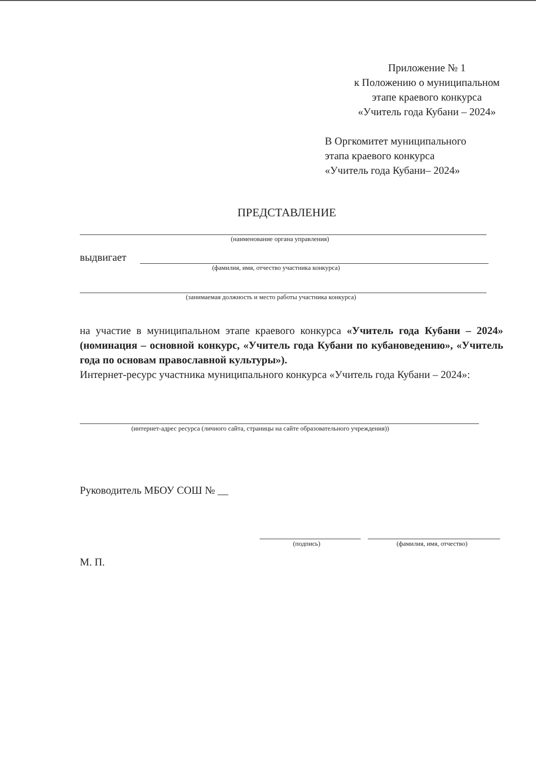Приложение № 1
к Положению о муниципальном
этапе краевого конкурса
«Учитель года Кубани – 2024»
В Оргкомитет муниципального
этапа краевого конкурса
«Учитель года Кубани– 2024»
ПРЕДСТАВЛЕНИЕ
(наименование органа управления)
выдвигает
(фамилия, имя, отчество участника конкурса)
(занимаемая должность и место работы участника конкурса)
на участие в муниципальном этапе краевого конкурса «Учитель года Кубани – 2024» (номинация – основной конкурс, «Учитель года Кубани по кубановедению», «Учитель года по основам православной культуры»).
Интернет-ресурс участника муниципального конкурса «Учитель года Кубани – 2024»:
(интернет-адрес ресурса (личного сайта, страницы на сайте образовательного учреждения))
Руководитель МБОУ СОШ № __
(подпись) (фамилия, имя, отчество)
М. П.